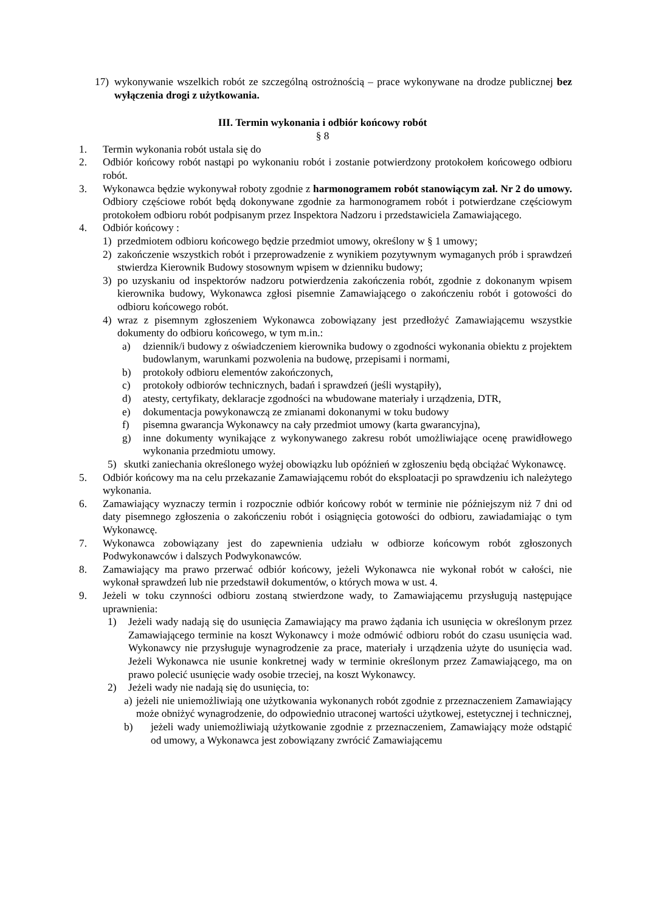17) wykonywanie wszelkich robót ze szczególną ostrożnością – prace wykonywane na drodze publicznej bez wyłączenia drogi z użytkowania.
III. Termin wykonania i odbiór końcowy robót
§ 8
1. Termin wykonania robót ustala się do
2. Odbiór końcowy robót nastąpi po wykonaniu robót i zostanie potwierdzony protokołem końcowego odbioru robót.
3. Wykonawca będzie wykonywał roboty zgodnie z harmonogramem robót stanowiącym zał. Nr 2 do umowy. Odbiory częściowe robót będą dokonywane zgodnie za harmonogramem robót i potwierdzane częściowym protokołem odbioru robót podpisanym przez Inspektora Nadzoru i przedstawiciela Zamawiającego.
4. Odbiór końcowy :
1) przedmiotem odbioru końcowego będzie przedmiot umowy, określony w § 1 umowy;
2) zakończenie wszystkich robót i przeprowadzenie z wynikiem pozytywnym wymaganych prób i sprawdzeń stwierdza Kierownik Budowy stosownym wpisem w dzienniku budowy;
3) po uzyskaniu od inspektorów nadzoru potwierdzenia zakończenia robót, zgodnie z dokonanym wpisem kierownika budowy, Wykonawca zgłosi pisemnie Zamawiającego o zakończeniu robót i gotowości do odbioru końcowego robót.
4) wraz z pisemnym zgłoszeniem Wykonawca zobowiązany jest przedłożyć Zamawiającemu wszystkie dokumenty do odbioru końcowego, w tym m.in.:
a) dziennik/i budowy z oświadczeniem kierownika budowy o zgodności wykonania obiektu z projektem budowlanym, warunkami pozwolenia na budowę, przepisami i normami,
b) protokoły odbioru elementów zakończonych,
c) protokoły odbiorów technicznych, badań i sprawdzeń (jeśli wystąpiły),
d) atesty, certyfikaty, deklaracje zgodności na wbudowane materiały i urządzenia, DTR,
e) dokumentacja powykonawczą ze zmianami dokonanymi w toku budowy
f) pisemna gwarancja Wykonawcy na cały przedmiot umowy (karta gwarancyjna),
g) inne dokumenty wynikające z wykonywanego zakresu robót umożliwiające ocenę prawidłowego wykonania przedmiotu umowy.
5) skutki zaniechania określonego wyżej obowiązku lub opóźnień w zgłoszeniu będą obciążać Wykonawcę.
5. Odbiór końcowy ma na celu przekazanie Zamawiającemu robót do eksploatacji po sprawdzeniu ich należytego wykonania.
6. Zamawiający wyznaczy termin i rozpocznie odbiór końcowy robót w terminie nie późniejszym niż 7 dni od daty pisemnego zgłoszenia o zakończeniu robót i osiągnięcia gotowości do odbioru, zawiadamiając o tym Wykonawcę.
7. Wykonawca zobowiązany jest do zapewnienia udziału w odbiorze końcowym robót zgłoszonych Podwykonawców i dalszych Podwykonawców.
8. Zamawiający ma prawo przerwać odbiór końcowy, jeżeli Wykonawca nie wykonał robót w całości, nie wykonał sprawdzeń lub nie przedstawił dokumentów, o których mowa w ust. 4.
9. Jeżeli w toku czynności odbioru zostaną stwierdzone wady, to Zamawiającemu przysługują następujące uprawnienia:
1) Jeżeli wady nadają się do usunięcia Zamawiający ma prawo żądania ich usunięcia w określonym przez Zamawiającego terminie na koszt Wykonawcy i może odmówić odbioru robót do czasu usunięcia wad. Wykonawcy nie przysługuje wynagrodzenie za prace, materiały i urządzenia użyte do usunięcia wad. Jeżeli Wykonawca nie usunie konkretnej wady w terminie określonym przez Zamawiającego, ma on prawo polecić usunięcie wady osobie trzeciej, na koszt Wykonawcy.
2) Jeżeli wady nie nadają się do usunięcia, to:
a) jeżeli nie uniemożliwiają one użytkowania wykonanych robót zgodnie z przeznaczeniem Zamawiający może obniżyć wynagrodzenie, do odpowiednio utraconej wartości użytkowej, estetycznej i technicznej,
b) jeżeli wady uniemożliwiają użytkowanie zgodnie z przeznaczeniem, Zamawiający może odstąpić od umowy, a Wykonawca jest zobowiązany zwrócić Zamawiającemu